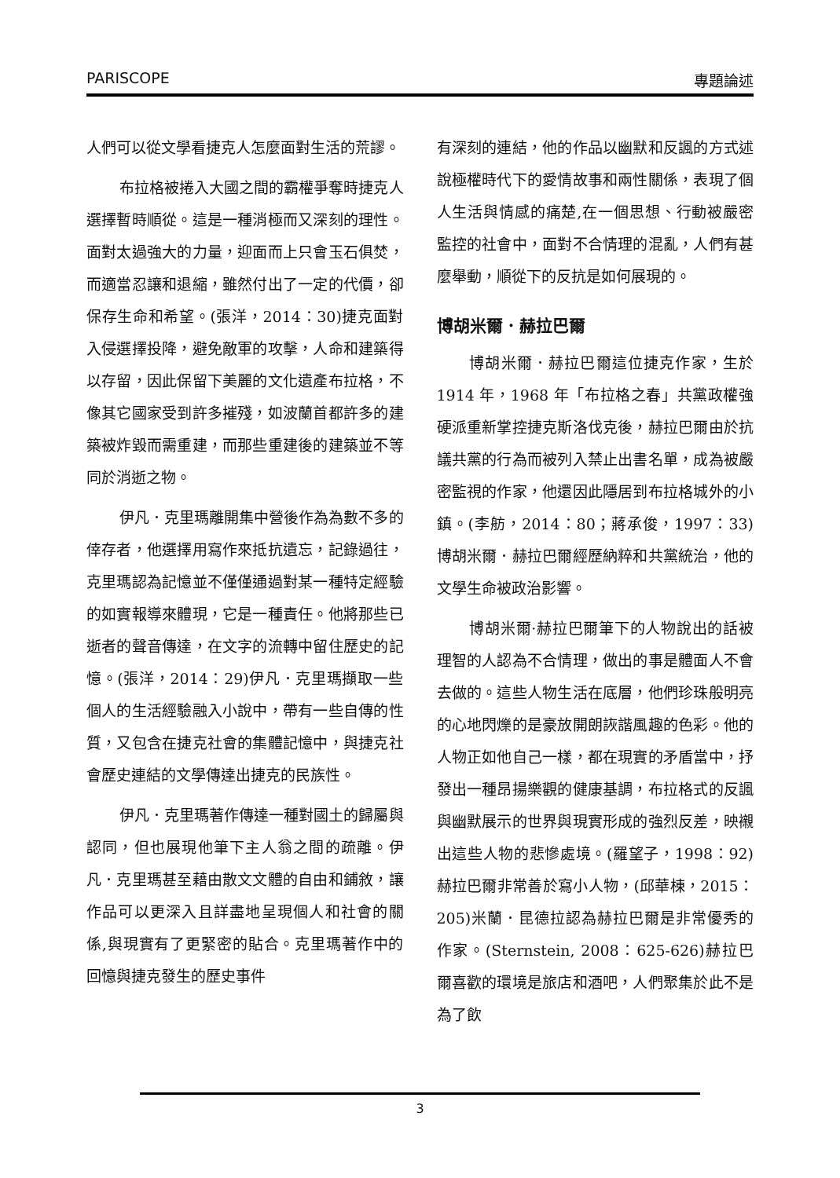PARISCOPE 專題論述
人們可以從文學看捷克人怎麼面對生活的荒謬。
布拉格被捲入大國之間的霸權爭奪時捷克人選擇暫時順從。這是一種消極而又深刻的理性。面對太過強大的力量，迎面而上只會玉石俱焚，而適當忍讓和退縮，雖然付出了一定的代價，卻保存生命和希望。(張洋，2014：30)捷克面對入侵選擇投降，避免敵軍的攻擊，人命和建築得以存留，因此保留下美麗的文化遺產布拉格，不像其它國家受到許多摧殘，如波蘭首都許多的建築被炸毀而需重建，而那些重建後的建築並不等同於消逝之物。
伊凡．克里瑪離開集中營後作為為數不多的倖存者，他選擇用寫作來抵抗遺忘，記錄過往，克里瑪認為記憶並不僅僅通過對某一種特定經驗的如實報導來體現，它是一種責任。他將那些已逝者的聲音傳達，在文字的流轉中留住歷史的記憶。(張洋，2014：29)伊凡．克里瑪擷取一些個人的生活經驗融入小說中，帶有一些自傳的性質，又包含在捷克社會的集體記憶中，與捷克社會歷史連結的文學傳達出捷克的民族性。
伊凡．克里瑪著作傳達一種對國土的歸屬與認同，但也展現他筆下主人翁之間的疏離。伊凡．克里瑪甚至藉由散文文體的自由和鋪敘，讓作品可以更深入且詳盡地呈現個人和社會的關係,與現實有了更緊密的貼合。克里瑪著作中的回憶與捷克發生的歷史事件
有深刻的連結，他的作品以幽默和反諷的方式述說極權時代下的愛情故事和兩性關係，表現了個人生活與情感的痛楚,在一個思想、行動被嚴密監控的社會中，面對不合情理的混亂，人們有甚麼舉動，順從下的反抗是如何展現的。
博胡米爾．赫拉巴爾
博胡米爾．赫拉巴爾這位捷克作家，生於1914 年，1968 年「布拉格之春」共黨政權強硬派重新掌控捷克斯洛伐克後，赫拉巴爾由於抗議共黨的行為而被列入禁止出書名單，成為被嚴密監視的作家，他還因此隱居到布拉格城外的小鎮。(李舫，2014：80；蔣承俊，1997：33)博胡米爾．赫拉巴爾經歷納粹和共黨統治，他的文學生命被政治影響。
博胡米爾·赫拉巴爾筆下的人物說出的話被理智的人認為不合情理，做出的事是體面人不會去做的。這些人物生活在底層，他們珍珠般明亮的心地閃爍的是豪放開朗詼諧風趣的色彩。他的人物正如他自己一樣，都在現實的矛盾當中，抒發出一種昂揚樂觀的健康基調，布拉格式的反諷與幽默展示的世界與現實形成的強烈反差，映襯出這些人物的悲慘處境。(羅望子，1998：92)赫拉巴爾非常善於寫小人物，(邱華棟，2015：205)米蘭．昆德拉認為赫拉巴爾是非常優秀的作家。(Sternstein, 2008：625-626)赫拉巴爾喜歡的環境是旅店和酒吧，人們聚集於此不是為了飲
3